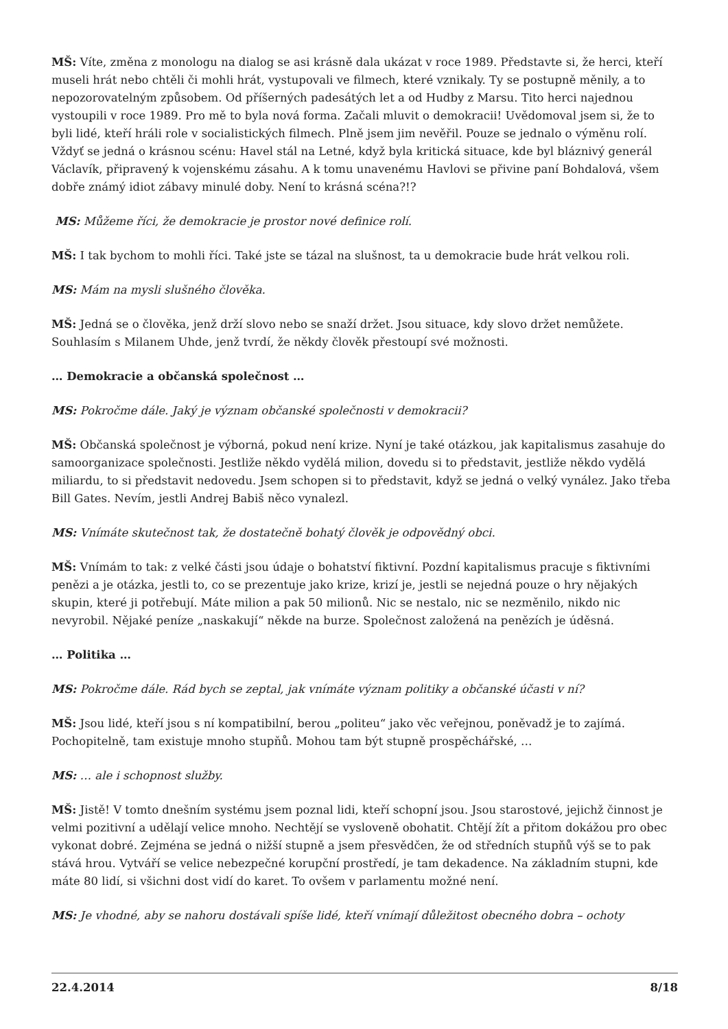MŠ: Víte, změna z monologu na dialog se asi krásně dala ukázat v roce 1989. Představte si, že herci, kteří museli hrát nebo chtěli či mohli hrát, vystupovali ve filmech, které vznikaly. Ty se postupně měnily, a to nepozorovatelným způsobem. Od příšerných padesátých let a od Hudby z Marsu. Tito herci najednou vystoupili v roce 1989. Pro mě to byla nová forma. Začali mluvit o demokracii! Uvědomoval jsem si, že to byli lidé, kteří hráli role v socialistických filmech. Plně jsem jim nevěřil. Pouze se jednalo o výměnu rolí. Vždyť se jedná o krásnou scénu: Havel stál na Letné, když byla kritická situace, kde byl bláznivý generál Václavík, připravený k vojenskému zásahu. A k tomu unavenému Havlovi se přivine paní Bohdalová, všem dobře známý idiot zábavy minulé doby. Není to krásná scéna?!?
MS: Můžeme říci, že demokracie je prostor nové definice rolí.
MŠ: I tak bychom to mohli říci. Také jste se tázal na slušnost, ta u demokracie bude hrát velkou roli.
MS: Mám na mysli slušného člověka.
MŠ: Jedná se o člověka, jenž drží slovo nebo se snaží držet. Jsou situace, kdy slovo držet nemůžete. Souhlasím s Milanem Uhde, jenž tvrdí, že někdy člověk přestoupí své možnosti.
… Demokracie a občanská společnost …
MS: Pokročme dále. Jaký je význam občanské společnosti v demokracii?
MŠ: Občanská společnost je výborná, pokud není krize. Nyní je také otázkou, jak kapitalismus zasahuje do samoorganizace společnosti. Jestliže někdo vydělá milion, dovedu si to představit, jestliže někdo vydělá miliardu, to si představit nedovedu. Jsem schopen si to představit, když se jedná o velký vynález. Jako třeba Bill Gates. Nevím, jestli Andrej Babiš něco vynalezl.
MS: Vnímáte skutečnost tak, že dostatečně bohatý člověk je odpovědný obci.
MŠ: Vnímám to tak: z velké části jsou údaje o bohatství fiktivní. Pozdní kapitalismus pracuje s fiktivními penězi a je otázka, jestli to, co se prezentuje jako krize, krizí je, jestli se nejedná pouze o hry nějakých skupin, které ji potřebují. Máte milion a pak 50 milionů. Nic se nestalo, nic se nezměnilo, nikdo nic nevyrobil. Nějaké peníze „naskakují“ někde na burze. Společnost založená na penězích je úděsná.
… Politika …
MS: Pokročme dále. Rád bych se zeptal, jak vnímáte význam politiky a občanské účasti v ní?
MŠ: Jsou lidé, kteří jsou s ní kompatibilní, berou „politeu“ jako věc veřejnou, poněvadž je to zajímá. Pochopitelně, tam existuje mnoho stupňů. Mohou tam být stupně prospěchářské, …
MS: … ale i schopnost služby.
MŠ: Jistě! V tomto dnešním systému jsem poznal lidi, kteří schopní jsou. Jsou starostové, jejichž činnost je velmi pozitivní a udělají velice mnoho. Nechtějí se vysloveně obohatit. Chtějí žít a přitom dokážou pro obec vykonat dobré. Zejména se jedná o nižší stupně a jsem přesvědčen, že od středních stupňů výš se to pak stává hrou. Vytváří se velice nebezpečné korupční prostředí, je tam dekadence. Na základním stupni, kde máte 80 lidí, si všichni dost vidí do karet. To ovšem v parlamentu možné není.
MS: Je vhodné, aby se nahoru dostávali spíše lidé, kteří vnímají důležitost obecného dobra – ochoty
22.4.2014 8/18